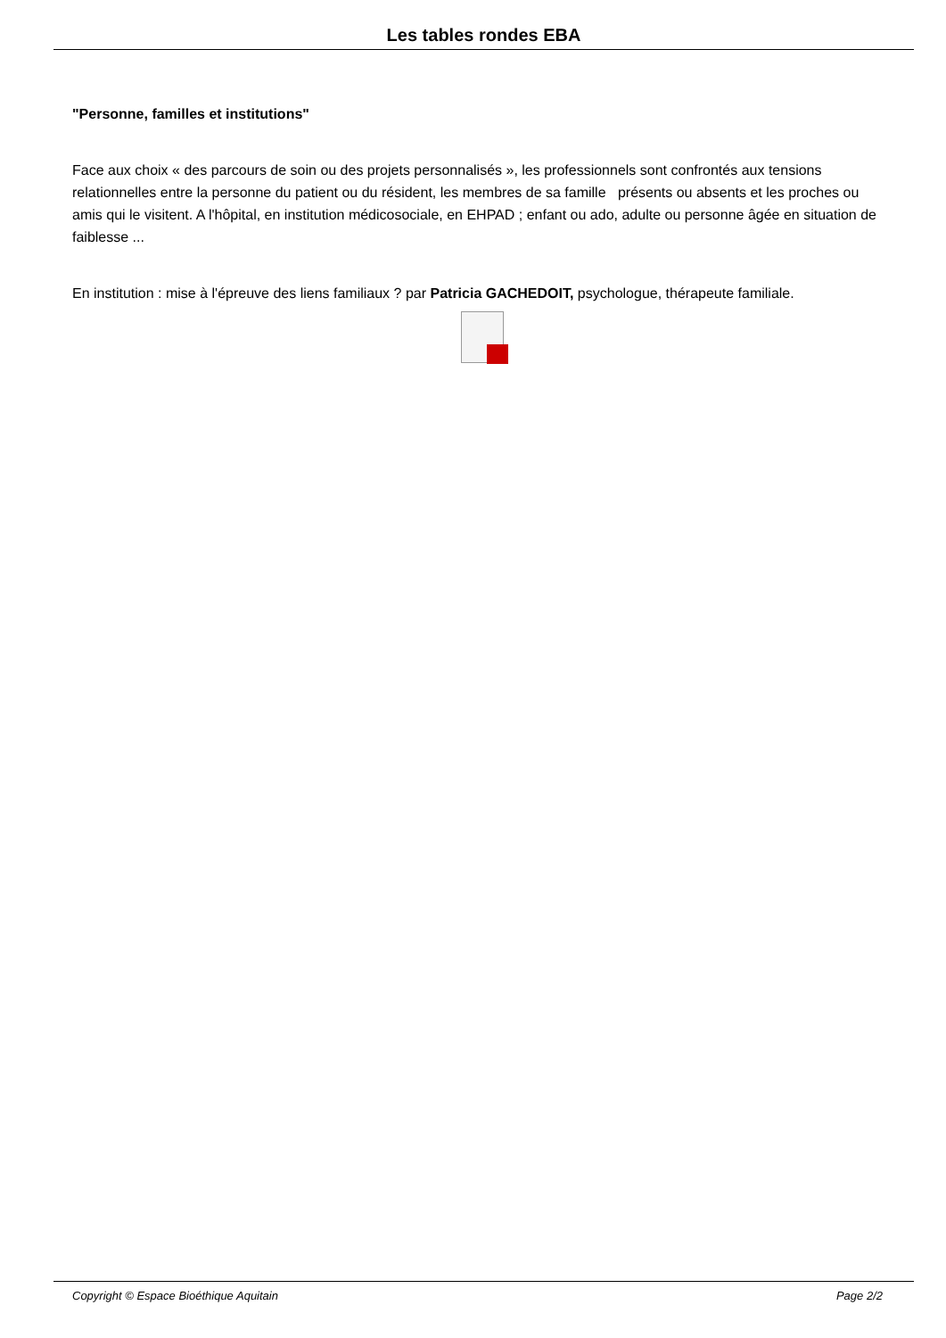Les tables rondes EBA
"Personne, familles et institutions"
Face aux choix « des parcours de soin ou des projets personnalisés », les professionnels sont confrontés aux tensions relationnelles entre la personne du patient ou du résident, les membres de sa famille présents ou absents et les proches ou amis qui le visitent. A l'hôpital, en institution médicosociale, en EHPAD ; enfant ou ado, adulte ou personne âgée en situation de faiblesse ...
En institution : mise à l'épreuve des liens familiaux ? par Patricia GACHEDOIT, psychologue, thérapeute familiale.
Copyright © Espace Bioéthique Aquitain Page 2/2